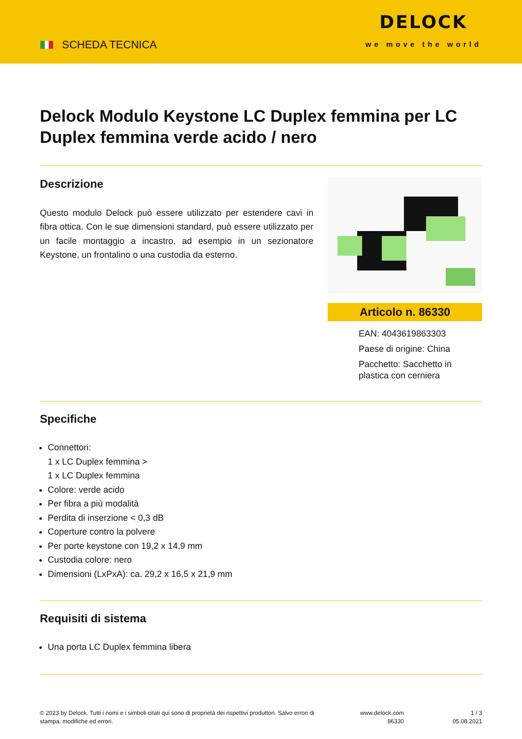SCHEDA TECNICA
DELOCK
we move the world
Delock Modulo Keystone LC Duplex femmina per LC Duplex femmina verde acido / nero
Descrizione
Questo modulo Delock può essere utilizzato per estendere cavi in fibra ottica. Con le sue dimensioni standard, può essere utilizzato per un facile montaggio a incastro, ad esempio in un sezionatore Keystone, un frontalino o una custodia da esterno.
Articolo n. 86330
EAN: 4043619863303
Paese di origine: China
Pacchetto: Sacchetto in plastica con cerniera
Specifiche
Connettori:
1 x LC Duplex femmina >
1 x LC Duplex femmina
Colore: verde acido
Per fibra a più modalità
Perdita di inserzione < 0,3 dB
Coperture contro la polvere
Per porte keystone con 19,2 x 14,9 mm
Custodia colore: nero
Dimensioni (LxPxA): ca. 29,2 x 16,5 x 21,9 mm
Requisiti di sistema
Una porta LC Duplex femmina libera
© 2023 by Delock. Tutti i nomi e i simboli citati qui sono di proprietà dei rispettivi produttori. Salvo errori di stampa, modifiche ed errori.
www.delock.com
86330
1 / 3
05.08.2021